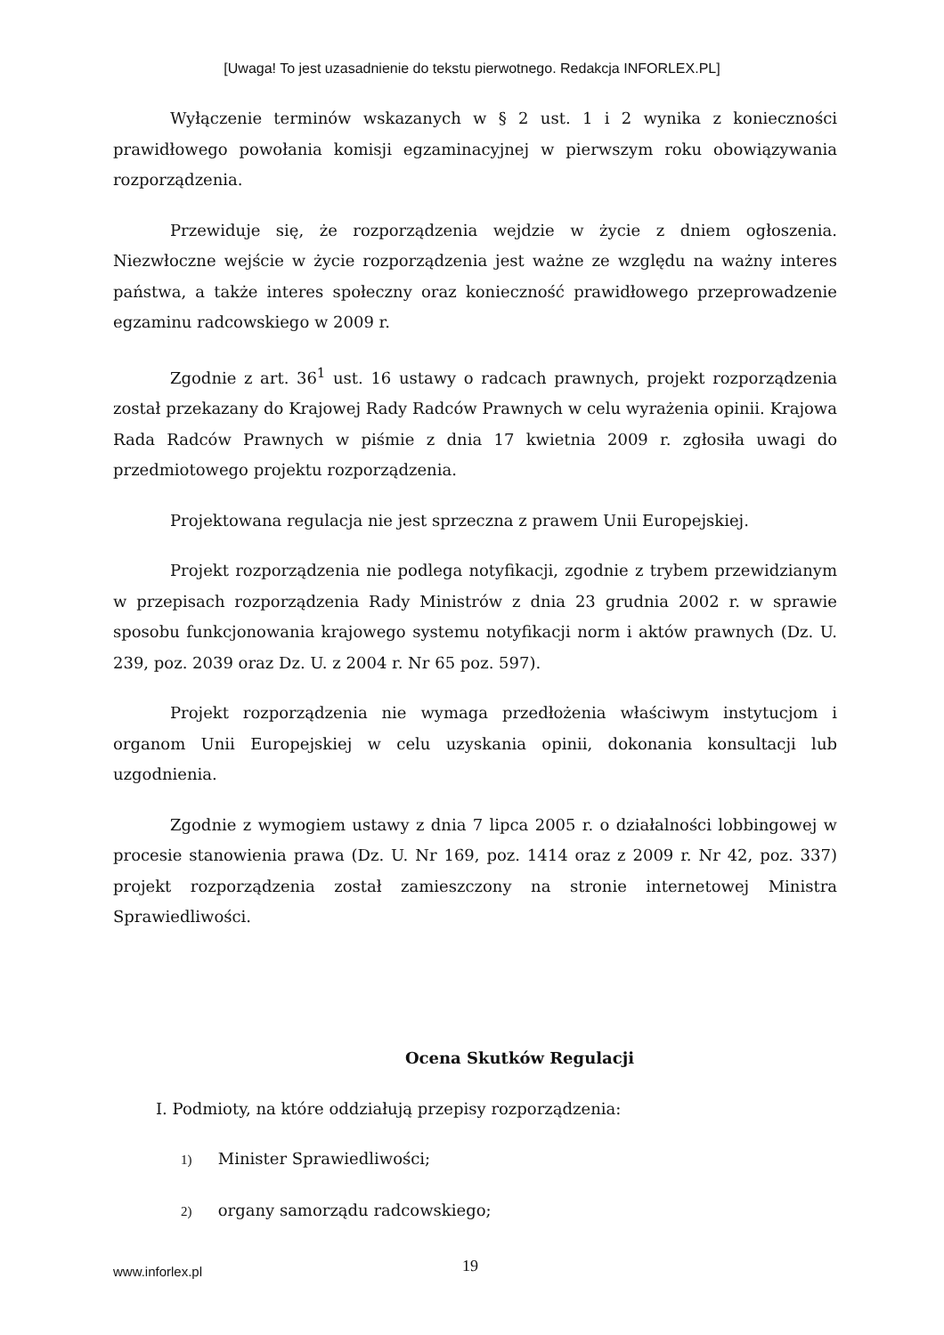[Uwaga! To jest uzasadnienie do tekstu pierwotnego. Redakcja INFORLEX.PL]
Wyłączenie terminów wskazanych w § 2 ust. 1 i 2 wynika z konieczności prawidłowego powołania komisji egzaminacyjnej w pierwszym roku obowiązywania rozporządzenia.
Przewiduje się, że rozporządzenia wejdzie w życie z dniem ogłoszenia. Niezwłoczne wejście w życie rozporządzenia jest ważne ze względu na ważny interes państwa, a także interes społeczny oraz konieczność prawidłowego przeprowadzenie egzaminu radcowskiego w 2009 r.
Zgodnie z art. 36<sup>1</sup> ust. 16 ustawy o radcach prawnych, projekt rozporządzenia został przekazany do Krajowej Rady Radców Prawnych w celu wyrażenia opinii. Krajowa Rada Radców Prawnych w piśmie z dnia 17 kwietnia 2009 r. zgłosiła uwagi do przedmiotowego projektu rozporządzenia.
Projektowana regulacja nie jest sprzeczna z prawem Unii Europejskiej.
Projekt rozporządzenia nie podlega notyfikacji, zgodnie z trybem przewidzianym w przepisach rozporządzenia Rady Ministrów z dnia 23 grudnia 2002 r. w sprawie sposobu funkcjonowania krajowego systemu notyfikacji norm i aktów prawnych (Dz. U. 239, poz. 2039 oraz Dz. U. z 2004 r. Nr 65 poz. 597).
Projekt rozporządzenia nie wymaga przedłożenia właściwym instytucjom i organom Unii Europejskiej w celu uzyskania opinii, dokonania konsultacji lub uzgodnienia.
Zgodnie z wymogiem ustawy z dnia 7 lipca 2005 r. o działalności lobbingowej w procesie stanowienia prawa (Dz. U. Nr 169, poz. 1414 oraz z 2009 r. Nr 42, poz. 337) projekt rozporządzenia został zamieszczony na stronie internetowej Ministra Sprawiedliwości.
Ocena Skutków Regulacji
I. Podmioty, na które oddziałują przepisy rozporządzenia:
1) Minister Sprawiedliwości;
2) organy samorządu radcowskiego;
www.inforlex.pl
19